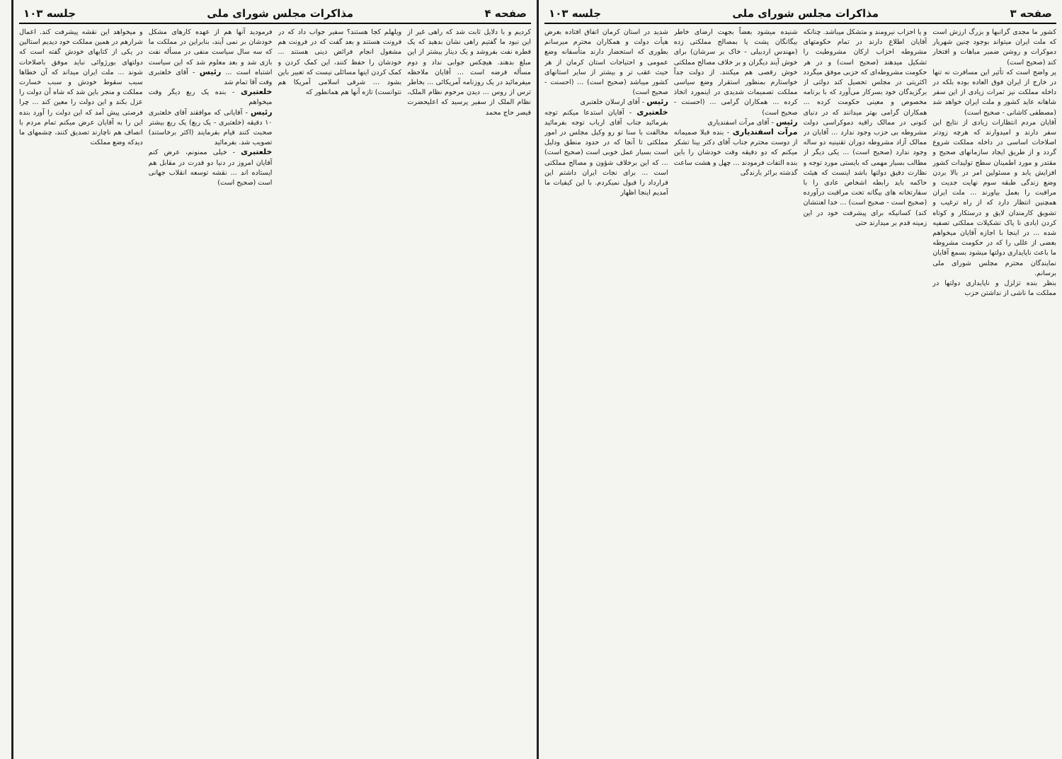صفحه ۳ مذاکرات مجلس شورای ملی جلسه ۱۰۳
کشور ما مجدی گرانبها و بزرگ ارزش است که ملت ایران میتواند بوجود چنین شهریار دموکرات و روشن ضمیر مباهات و افتخار کند (صحیح است)
پر واضح است که تأثیر این مسافرت نه تنها در خارج از ایران فوق العاده بوده بلکه در داخله مملکت نیز ثمرات زیادی از این سفر شاهانه عاید کشور و ملت ایران خواهد شد (مصطفی کاشانی - صحیح است)
آقایان مردم انتظارات زیادی از نتایج این سفر دارند و امیدوارند که هرچه زودتر اصلاحات اساسی در داخله مملکت شروع گردد و از طریق ایجاد سازمانهای صحیح و مقتدر و مورد اطمینان سطح تولیدات کشور افزایش یابد و مسئولین امر در بالا بردن وضع زندگی طبقه سوم نهایت جدیت و مراقبت را بعمل بیاورند ... ملت ایران همچنین انتظار دارد که از راه ترغیب و تشویق کارمندان لایق و درستکار و کوتاه کردن ایادی نا پاک تشکیلات مملکتی تصفیه شده ... در اینجا با اجازه آقایان میخواهم بعضی از عللی را که در حکومت مشروطه ما باعث ناپایداری دولتها میشود بسمع آقایان نمایندگان محترم مجلس شورای ملی برسانم.
بنظر بنده تزلزل و ناپایداری دولتها در مملکت ما ناشی از نداشتن حزب
و یا احزاب نیرومند و متشکل میباشد. چنانکه آقایان اطلاع دارند در تمام حکومتهای مشروطه احزاب ارکان مشروطیت را تشکیل میدهند (صحیح است) و در هر حکومت مشروطه‌ای که حزبی موفق میگردد اکثریتی در مجلس تحصیل کند دولتی از برگزیدگان خود بسرکار می‌آورد که با برنامه مخصوص و معینی حکومت کرده ... همکاران گرامی بهتر میدانند که در دنیای کنونی در ممالک راقیه دموکراسی دولت مشروطه بی حزب وجود ندارد ... آقایان در ممالک آزاد مشروطه دوران تقنینیه دو ساله وجود ندارد (صحیح است) ... یکی دیگر از مطالب بسیار مهمی که بایستی مورد توجه و نظارت دقیق دولتها باشد اینست که هیئت حاکمه باید رابطه اشخاص عادی را با سفارتخانه های بیگانه تحت مراقبت درآورده (صحیح است - صحیح است) ... خدا لعنتشان کند) کسانیکه برای پیشرفت خود در این زمینه قدم بر میدارند حتی
شنیده میشود بعضاً بجهت ارضای خاطر بیگانگان پشت پا بمصالح مملکتی زده (مهندس اردبیلی - خاک بر سرشان) برای خوش آیند دیگران و بر خلاف مصالح مملکتی خوش رقصی هم میکنند. از دولت جداً خواستارم بمنظور استقرار وضع سیاسی مملکت تصمیمات شدیدی در اینمورد اتخاذ کرده ... همکاران گرامی ... (احسنت - صحیح است)
رئیس - آقای مرآت اسفندیاری
مرآت اسفندیاری - بنده قبلا صمیمانه از دوست محترم جناب آقای دکتر بینا تشکر میکنم که دو دقیقه وقت خودشان را باین بنده التفات فرمودند ... چهل و هشت ساعت گذشته برائر بارندگی
شدید در استان کرمان اتفاق افتاده بعرض هیأت دولت و همکاران محترم میرسانم بطوری که استحضار دارند متأسفانه وضع عمومی و احتیاجات استان کرمان از هر حیث عقب تر و بیشتر از سایر استانهای کشور میباشد (صحیح است) ... (احسنت - صحیح است)
رئیس - آقای ارسلان خلعتبری
خلعتبری - آقایان استدعا میکنم توجه بفرمائید جناب آقای ارباب توجه بفرمائید مخالفت با سنا تو رو وکیل مجلس در امور مملکتی تا آنجا که در حدود منطق ودلیل است بسیار عمل خوبی است (صحیح است) ... که این برخلاف شؤون و مصالح مملکتی است ... برای نجات ایران داشتم این قرارداد را قبول نمیکردم. با این کیفیات ما آمدیم اینجا اظهار
صفحه ۴ مذاکرات مجلس شورای ملی جلسه ۱۰۳
کردیم و با دلایل ثابت شد که راهی غیر از این نبود ما گفتیم راهی نشان بدهید که یک قطره نفت بفروشد و یک دینار بیشتر از این مبلغ بدهند. هیچکس جوابی نداد و دوم مسأله قرضه است ... آقایان ملاحظه میفرمائید در یک روزنامه آمریکائی ... بخاطر ترس از روس ... دیدن مرحوم نظام الملک، نظام الملک از سفیر پرسید که اعلیحضرت قیصر حاج محمد
ویلهلم کجا هستند؟ سفیر جواب داد که در فرونت هستند و بعد گفت که در فرونت هم مشغول انجام فرائض دینی هستند ... خودشان را حفظ کنند، این کمک کردن و کمک کردن اینها مسائلی نیست که تعبیر باین بشود ... شرقی اسلامی آمریکا هم نتوانست) تازه آنها هم همانطور که
فرمودید آنها هم از عهده کارهای مشکل خودشان بر نمی آیند، بنابراین در مملکت ما که سه سال سیاست منفی در مسأله نفت بازی شد و بعد معلوم شد که این سیاست اشتباه است ... رئیس - آقای خلعتبری وقت آقا تمام شد
خلعتبری - بنده یک ربع دیگر وقت میخواهم
رئیس - آقایانی که موافقند آقای خلعتبری ۱۰ دقیقه (خلعتبری - یک ربع) یک ربع بیشتر صحبت کنند قیام بفرمایند (اکثر برخاستند) تصویب شد. بفرمائید
خلعتبری - خیلی ممنونم، عرض کنم آقایان امروز در دنیا دو قدرت در مقابل هم ایستاده اند ... نقشه توسعه انقلاب جهانی است (صحیح است)
و میخواهد این نقشه پیشرفت کند. اعمال شرارهم در همین مملکت خود دیدیم استالین در یکی از کتابهای خودش گفته است که دولتهای بورژوائی نباید موفق باصلاحات شوند ... ملت ایران میداند که آن خطاها سبب سقوط خودش و سبب خسارت مملکت و منجر باین شد که شاه آن دولت را عزل بکند و این دولت را معین کند ... چرا فرصتی پیش آمد که این دولت را آورد بنده این را به آقایان عرض میکنم تمام مردم با انصاف هم ناچارند تصدیق کنند، چشمهای ما دیدکه وضع مملکت